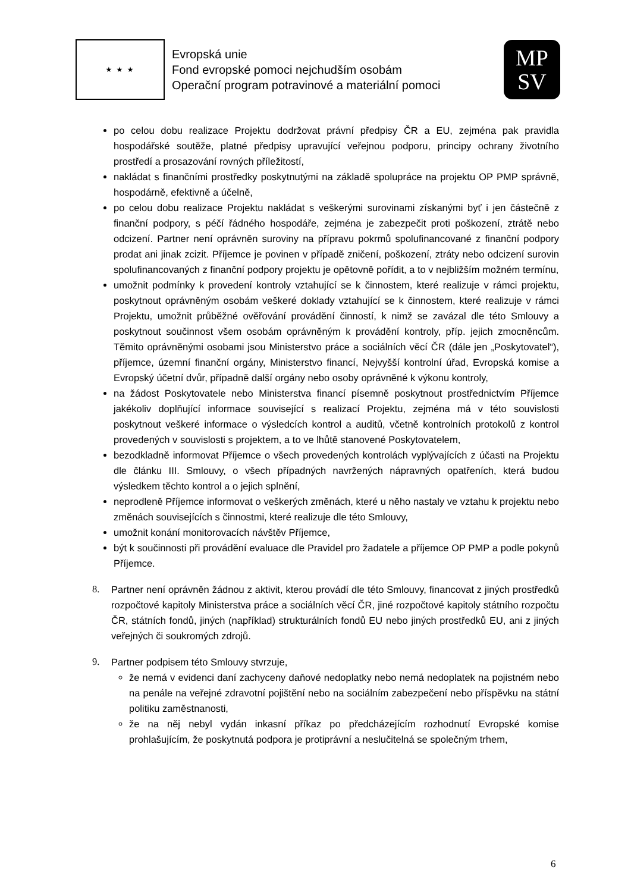★ ★ ★
Evropská unie
Fond evropské pomoci nejchudším osobám
Operační program potravinové a materiální pomoci
MP
SV
po celou dobu realizace Projektu dodržovat právní předpisy ČR a EU, zejména pak pravidla hospodářské soutěže, platné předpisy upravující veřejnou podporu, principy ochrany životního prostředí a prosazování rovných příležitostí,
nakládat s finančními prostředky poskytnutými na základě spolupráce na projektu OP PMP správně, hospodárně, efektivně a účelně,
po celou dobu realizace Projektu nakládat s veškerými surovinami získanými byť i jen částečně z finanční podpory, s péčí řádného hospodáře, zejména je zabezpečit proti poškození, ztrátě nebo odcizení. Partner není oprávněn suroviny na přípravu pokrmů spolufinancované z finanční podpory prodat ani jinak zcizit. Příjemce je povinen v případě zničení, poškození, ztráty nebo odcizení surovin spolufinancovaných z finanční podpory projektu je opětovně pořídit, a to v nejbližším možném termínu,
umožnit podmínky k provedení kontroly vztahující se k činnostem, které realizuje v rámci projektu, poskytnout oprávněným osobám veškeré doklady vztahující se k činnostem, které realizuje v rámci Projektu, umožnit průběžné ověřování provádění činností, k nimž se zavázal dle této Smlouvy a poskytnout součinnost všem osobám oprávněným k provádění kontroly, příp. jejich zmocněncům. Těmito oprávněnými osobami jsou Ministerstvo práce a sociálních věcí ČR (dále jen „Poskytovatel“), příjemce, územní finanční orgány, Ministerstvo financí, Nejvyšší kontrolní úřad, Evropská komise a Evropský účetní dvůr, případně další orgány nebo osoby oprávněné k výkonu kontroly,
na žádost Poskytovatele nebo Ministerstva financí písemně poskytnout prostřednictvím Příjemce jakékoliv doplňující informace související s realizací Projektu, zejména má v této souvislosti poskytnout veškeré informace o výsledcích kontrol a auditů, včetně kontrolních protokolů z kontrol provedených v souvislosti s projektem, a to ve lhůtě stanovené Poskytovatelem,
bezodkladně informovat Příjemce o všech provedených kontrolách vyplývajících z účasti na Projektu dle článku III. Smlouvy, o všech případných navržených nápravných opatřeních, která budou výsledkem těchto kontrol a o jejich splnění,
neprodleně Příjemce informovat o veškerých změnách, které u něho nastaly ve vztahu k projektu nebo změnách souvisejících s činnostmi, které realizuje dle této Smlouvy,
umožnit konání monitorovacích návštěv Příjemce,
být k součinnosti při provádění evaluace dle Pravidel pro žadatele a příjemce OP PMP a podle pokynů Příjemce.
8. Partner není oprávněn žádnou z aktivit, kterou provádí dle této Smlouvy, financovat z jiných prostředků rozpočtové kapitoly Ministerstva práce a sociálních věcí ČR, jiné rozpočtové kapitoly státního rozpočtu ČR, státních fondů, jiných (například) strukturálních fondů EU nebo jiných prostředků EU, ani z jiných veřejných či soukromých zdrojů.
9. Partner podpisem této Smlouvy stvrzuje,
že nemá v evidenci daní zachyceny daňové nedoplatky nebo nemá nedoplatek na pojistném nebo na penále na veřejné zdravotní pojištění nebo na sociálním zabezpečení nebo příspěvku na státní politiku zaměstnanosti,
že na něj nebyl vydán inkasní příkaz po předcházejícím rozhodnutí Evropské komise prohlašujícím, že poskytnutá podpora je protiprávní a neslučitelná se společným trhem,
6